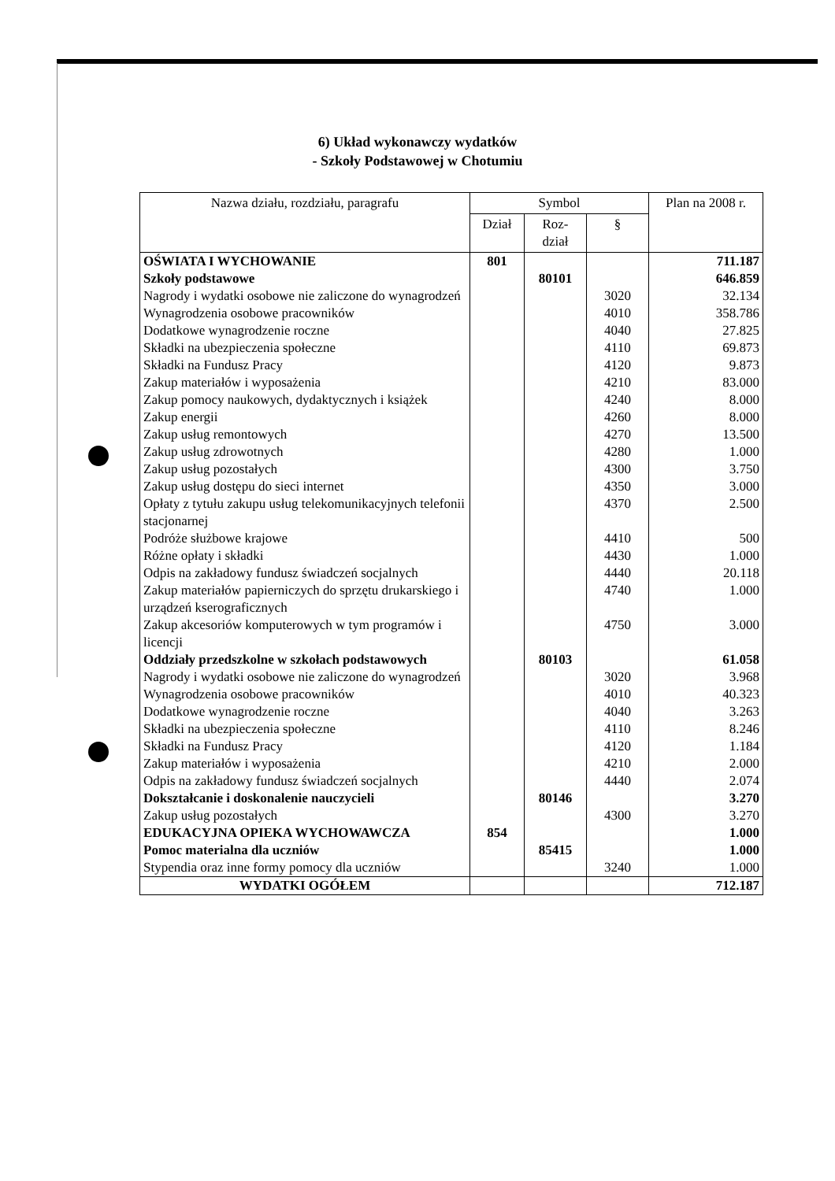6) Układ wykonawczy wydatków
- Szkoły Podstawowej w Chotumiu
| Nazwa działu, rozdziału, paragrafu | Symbol | | | Plan na 2008 r. |
| --- | --- | --- | --- | --- |
| | Dział | Roz- dział | § | |
| OŚWIATA I WYCHOWANIE | 801 | | | 711.187 |
| Szkoły podstawowe | | 80101 | | 646.859 |
| Nagrody i wydatki osobowe nie zaliczone do wynagrodzeń | | | 3020 | 32.134 |
| Wynagrodzenia osobowe pracowników | | | 4010 | 358.786 |
| Dodatkowe wynagrodzenie roczne | | | 4040 | 27.825 |
| Składki na ubezpieczenia społeczne | | | 4110 | 69.873 |
| Składki na Fundusz Pracy | | | 4120 | 9.873 |
| Zakup materiałów i wyposażenia | | | 4210 | 83.000 |
| Zakup pomocy naukowych, dydaktycznych i książek | | | 4240 | 8.000 |
| Zakup energii | | | 4260 | 8.000 |
| Zakup usług remontowych | | | 4270 | 13.500 |
| Zakup usług zdrowotnych | | | 4280 | 1.000 |
| Zakup usług pozostałych | | | 4300 | 3.750 |
| Zakup usług dostępu do sieci internet | | | 4350 | 3.000 |
| Opłaty z tytułu zakupu usług telekomunikacyjnych telefonii stacjonarnej | | | 4370 | 2.500 |
| Podróże służbowe krajowe | | | 4410 | 500 |
| Różne opłaty i składki | | | 4430 | 1.000 |
| Odpis na zakładowy fundusz świadczeń socjalnych | | | 4440 | 20.118 |
| Zakup materiałów papierniczych do sprzętu drukarskiego i urządzeń kserograficznych | | | 4740 | 1.000 |
| Zakup akcesoriów komputerowych w tym programów i licencji | | | 4750 | 3.000 |
| Oddziały przedszkolne w szkołach podstawowych | | 80103 | | 61.058 |
| Nagrody i wydatki osobowe nie zaliczone do wynagrodzeń | | | 3020 | 3.968 |
| Wynagrodzenia osobowe pracowników | | | 4010 | 40.323 |
| Dodatkowe wynagrodzenie roczne | | | 4040 | 3.263 |
| Składki na ubezpieczenia społeczne | | | 4110 | 8.246 |
| Składki na Fundusz Pracy | | | 4120 | 1.184 |
| Zakup materiałów i wyposażenia | | | 4210 | 2.000 |
| Odpis na zakładowy fundusz świadczeń socjalnych | | | 4440 | 2.074 |
| Dokształcanie i doskonalenie nauczycieli | | 80146 | | 3.270 |
| Zakup usług pozostałych | | | 4300 | 3.270 |
| EDUKACYJNA OPIEKA WYCHOWAWCZA | 854 | | | 1.000 |
| Pomoc materialna dla uczniów | | 85415 | | 1.000 |
| Stypendia oraz inne formy pomocy dla uczniów | | | 3240 | 1.000 |
| WYDATKI OGÓŁEM | | | | 712.187 |